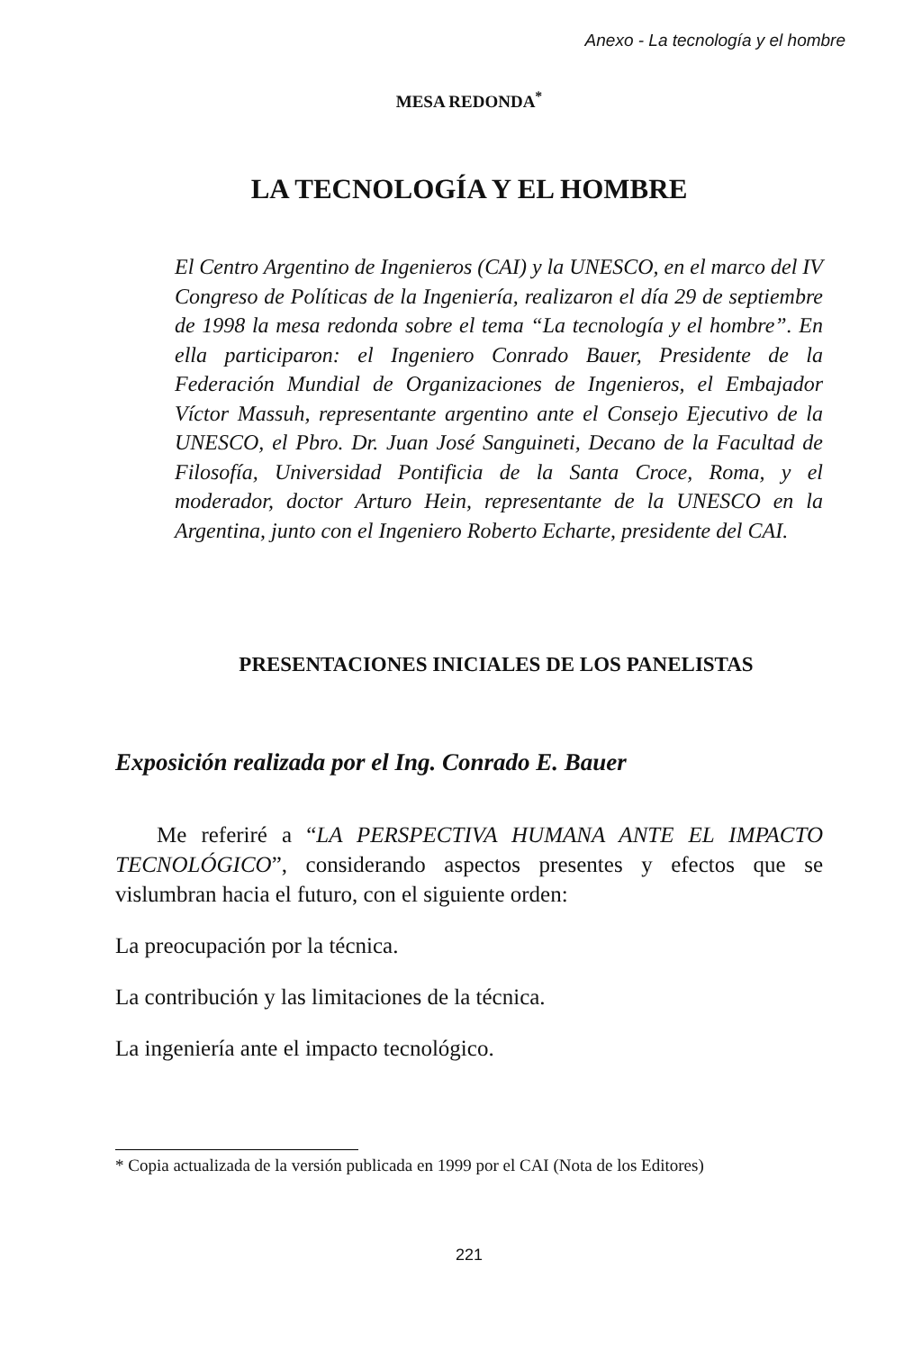Anexo - La tecnología y el hombre
MESA REDONDA<sup>*</sup>
LA TECNOLOGÍA Y EL HOMBRE
El Centro Argentino de Ingenieros (CAI) y la UNESCO, en el marco del IV Congreso de Políticas de la Ingeniería, realizaron el día 29 de septiembre de 1998 la mesa redonda sobre el tema “La tecnología y el hombre”. En ella participaron: el Ingeniero Conrado Bauer, Presidente de la Federación Mundial de Organizaciones de Ingenieros, el Embajador Víctor Massuh, representante argentino ante el Consejo Ejecutivo de la UNESCO, el Pbro. Dr. Juan José Sanguineti, Decano de la Facultad de Filosofía, Universidad Pontificia de la Santa Croce, Roma, y el moderador, doctor Arturo Hein, representante de la UNESCO en la Argentina, junto con el Ingeniero Roberto Echarte, presidente del CAI.
PRESENTACIONES INICIALES DE LOS PANELISTAS
Exposición realizada por el Ing. Conrado E. Bauer
Me referiré a “LA PERSPECTIVA HUMANA ANTE EL IMPACTO TECNOLÓGICO”, considerando aspectos presentes y efectos que se vislumbran hacia el futuro, con el siguiente orden:
La preocupación por la técnica.
La contribución y las limitaciones de la técnica.
La ingeniería ante el impacto tecnológico.
* Copia actualizada de la versión publicada en 1999 por el CAI (Nota de los Editores)
221